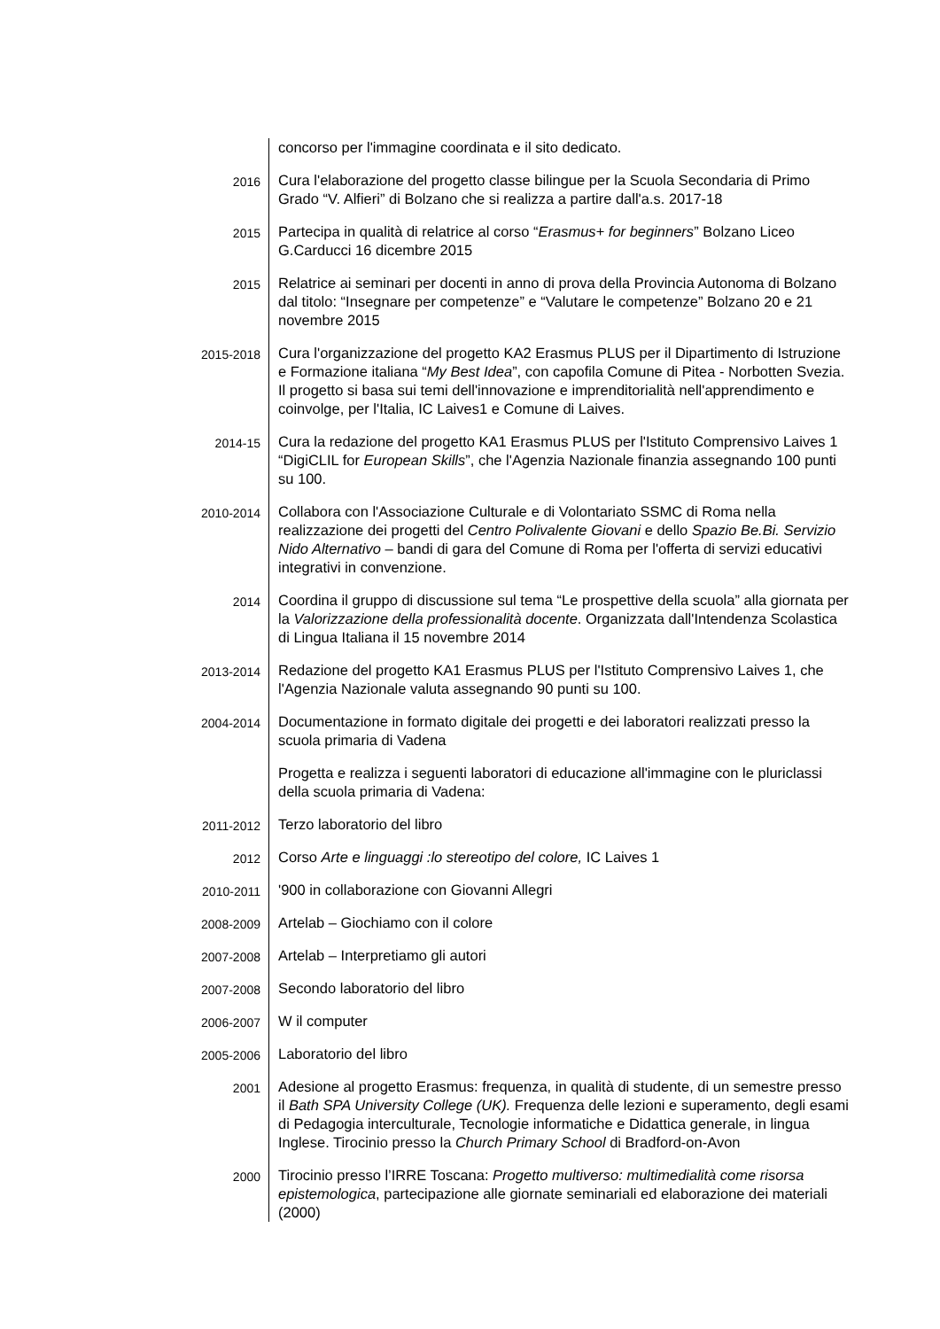concorso per l'immagine coordinata e il sito dedicato.
2016
Cura l'elaborazione del progetto classe bilingue per la Scuola Secondaria di Primo Grado “V. Alfieri” di Bolzano che si realizza a partire dall'a.s. 2017-18
2015
Partecipa in qualità di relatrice al corso “Erasmus+ for beginners” Bolzano Liceo G.Carducci 16 dicembre 2015
2015
Relatrice ai seminari per docenti in anno di prova della Provincia Autonoma di Bolzano dal titolo: “Insegnare per competenze” e “Valutare le competenze” Bolzano 20 e 21 novembre 2015
2015-2018
Cura l'organizzazione del progetto KA2 Erasmus PLUS per il Dipartimento di Istruzione e Formazione italiana “My Best Idea”, con capofila Comune di Pitea - Norbotten Svezia. Il progetto si basa sui temi dell'innovazione e imprenditorialità nell'apprendimento e coinvolge, per l'Italia, IC Laives1 e Comune di Laives.
2014-15
Cura la redazione del progetto KA1 Erasmus PLUS per l'Istituto Comprensivo Laives 1 “DigiCLIL for European Skills”, che l'Agenzia Nazionale finanzia assegnando 100 punti su 100.
2010-2014
Collabora con l'Associazione Culturale e di Volontariato SSMC di Roma nella realizzazione dei progetti del Centro Polivalente Giovani e dello Spazio Be.Bi. Servizio Nido Alternativo – bandi di gara del Comune di Roma per l'offerta di servizi educativi integrativi in convenzione.
2014
Coordina il gruppo di discussione sul tema “Le prospettive della scuola” alla giornata per la Valorizzazione della professionalità docente. Organizzata dall'Intendenza Scolastica di Lingua Italiana il 15 novembre 2014
2013-2014
Redazione del progetto KA1 Erasmus PLUS per l'Istituto Comprensivo Laives 1, che l'Agenzia Nazionale valuta assegnando 90 punti su 100.
2004-2014
Documentazione in formato digitale dei progetti e dei laboratori realizzati presso la scuola primaria di Vadena
Progetta e realizza i seguenti laboratori di educazione all'immagine con le pluriclassi della scuola primaria di Vadena:
2011-2012
Terzo laboratorio del libro
2012
Corso Arte e linguaggi :lo stereotipo del colore, IC Laives 1
2010-2011
'900 in collaborazione con Giovanni Allegri
2008-2009
Artelab – Giochiamo con il colore
2007-2008
Artelab – Interpretiamo gli autori
2007-2008
Secondo laboratorio del libro
2006-2007
W il computer
2005-2006
Laboratorio del libro
2001
Adesione al progetto Erasmus: frequenza, in qualità di studente, di un semestre presso il Bath SPA University College (UK). Frequenza delle lezioni e superamento, degli esami di Pedagogia interculturale, Tecnologie informatiche e Didattica generale, in lingua Inglese. Tirocinio presso la Church Primary School di Bradford-on-Avon
2000
Tirocinio presso l’IRRE Toscana: Progetto multiverso: multimedialità come risorsa epistemologica, partecipazione alle giornate seminariali ed elaborazione dei materiali (2000)